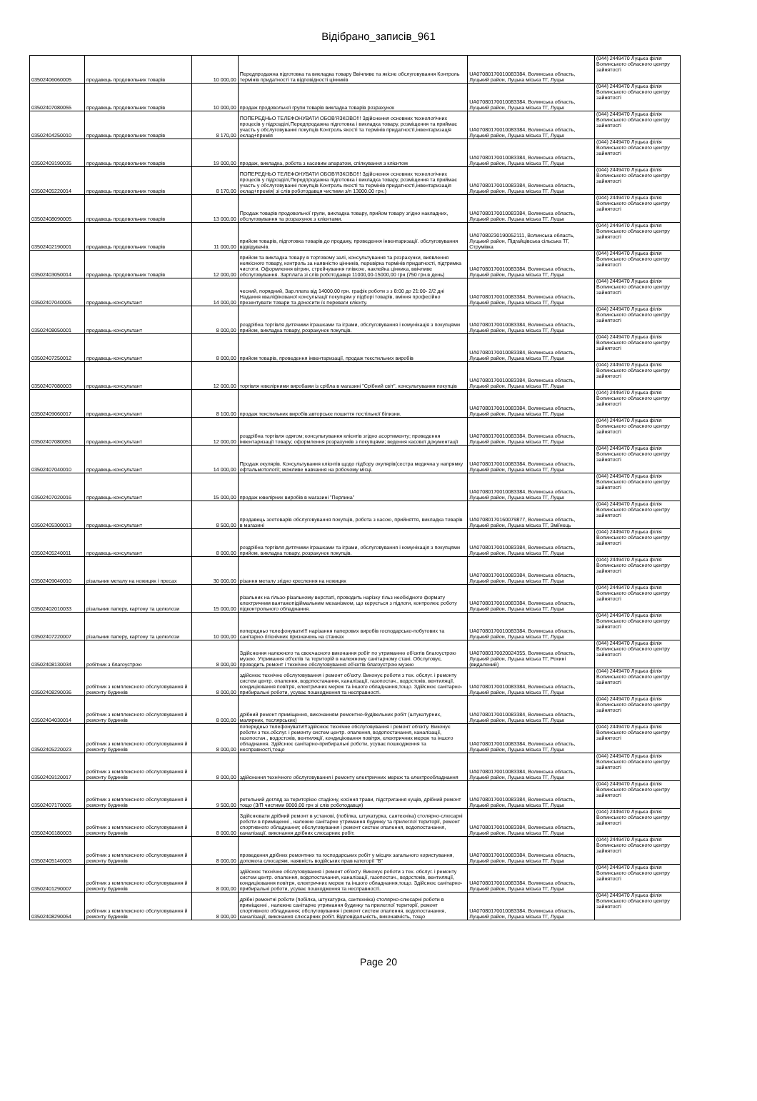Відібрано_записів_961
| 03502406060005 | продавець продовольчих товарів | 10 000,00 | Передпродажна підготовка та викладка товару Ввічливе та якісне обслуговування Контроль термінів придатності та відповідності цінників | UA07080170010083384, Волинська область, Луцький район, Луцька міська ТГ, Луцьк | (044) 2449470 Луцька філія Волинського обласного центру зайнятості |
| 03502407080055 | продавець продовольчих товарів | 10 000,00 | продаж продовольчої групи товарів викладка товарів розрахунок | UA07080170010083384, Волинська область, Луцький район, Луцька міська ТГ, Луцьк | (044) 2449470 Луцька філія Волинського обласного центру зайнятості |
| 03502404250010 | продавець продовольчих товарів | 8 170,00 | ПОПЕРЕДНЬО ТЕЛЕФОНУВАТИ ОБОВ'ЯЗКОВО!!! Здійснення основних технологічних процесів у підрозділі,Передпродажна підготовка і викладка товару, розміщення та приймає участь у обслуговуванні покупців Контроль якості та термінів придатності,інвентаризація оклад+премія | UA07080170010083384, Волинська область, Луцький район, Луцька міська ТГ, Луцьк | (044) 2449470 Луцька філія Волинського обласного центру зайнятості |
| 03502409190035 | продавець продовольчих товарів | 19 000,00 | продаж, викладка, робота з касовим апаратом, спілкування з клієнтом | UA07080170010083384, Волинська область, Луцький район, Луцька міська ТГ, Луцьк | (044) 2449470 Луцька філія Волинського обласного центру зайнятості |
| 03502405220014 | продавець продовольчих товарів | 8 170,00 | ПОПЕРЕДНЬО ТЕЛЕФОНУВАТИ ОБОВ'ЯЗКОВО!!! Здійснення основних технологічних процесів у підрозділі,Передпродажна підготовка і викладка товару, розміщення та приймає участь у обслуговуванні покупців Контроль якості та термінів придатності,інвентаризація оклад+премія( зі слів роботодавця чистими з/п 13000,00 грн.) | UA07080170010083384, Волинська область, Луцький район, Луцька міська ТГ, Луцьк | (044) 2449470 Луцька філія Волинського обласного центру зайнятості |
| 03502408090005 | продавець продовольчих товарів | 13 000,00 | Продаж товарів продовольчої групи, викладка товару, прийом товару згідно накладних, обслуговування та розрахунок з клієнтами. | UA07080170010083384, Волинська область, Луцький район, Луцька міська ТГ, Луцьк | (044) 2449470 Луцька філія Волинського обласного центру зайнятості |
| 03502402190001 | продавець продовольчих товарів | 11 000,00 | прийом товарів, підготовка товарів до продажу, проведення інвентаризації. обслуговування відвідувачів. | UA07080230190052111, Волинська область, Луцький район, Підгайцівська сільська ТГ, Струмівка | (044) 2449470 Луцька філія Волинського обласного центру зайнятості |
| 03502403050014 | продавець продовольчих товарів | 12 000,00 | прийом та викладка товару в торговому залі, консультування та розрахунки, виявлення неякісного товару, контроль за наявністю цінників, перевірка термінів придатності, підтримка чистоти. Оформлення вітрин, стрейчування плівкою, наклейка цінника, ввічливе обслуговування. Зарплата зі слів роботодавця 11000,00-15000,00 грн.(750 грн.в день) | UA07080170010083384, Волинська область, Луцький район, Луцька міська ТГ, Луцьк | (044) 2449470 Луцька філія Волинського обласного центру зайнятості |
| 03502407040005 | продавець-консультант | 14 000,00 | чесний, порядний, Зар.плата від 14000,00 грн. графік роботи з з 8:00 до 21:00- 2/2 дні Надання кваліфікованої консультації покупцям у підборі товарів, вміння професійно презентувати товари та доносити їх переваги клієнту. | UA07080170010083384, Волинська область, Луцький район, Луцька міська ТГ, Луцьк | (044) 2449470 Луцька філія Волинського обласного центру зайнятості |
| 03502408050001 | продавець-консультант | 8 000,00 | роздрібна торгівля дитячими іграшками та іграми, обслуговування і комунікація з покупцями прийом, викладка товару, розрахунок покупців. | UA07080170010083384, Волинська область, Луцький район, Луцька міська ТГ, Луцьк | (044) 2449470 Луцька філія Волинського обласного центру зайнятості |
| 03502407250012 | продавець-консультант | 8 000,00 | прийом товарів, проведення інвентаризації, продаж текстильних виробів | UA07080170010083384, Волинська область, Луцький район, Луцька міська ТГ, Луцьк | (044) 2449470 Луцька філія Волинського обласного центру зайнятості |
| 03502407080003 | продавець-консультант | 12 000,00 | торгівля ювелірними виробами із срібла в магазині "Срібний світ", консультування покупців | UA07080170010083384, Волинська область, Луцький район, Луцька міська ТГ, Луцьк | (044) 2449470 Луцька філія Волинського обласного центру зайнятості |
| 03502409060017 | продавець-консультант | 8 100,00 | продаж текстильних виробів:авторське пошиття постільної білизни. | UA07080170010083384, Волинська область, Луцький район, Луцька міська ТГ, Луцьк | (044) 2449470 Луцька філія Волинського обласного центру зайнятості |
| 03502407080051 | продавець-консультант | 12 000,00 | роздрібна торгівля одягом; консультування клієнтів згідно асортименту; проведення інвентаризації товару; оформлення розрахунків з покупцями; ведення касової документації | UA07080170010083384, Волинська область, Луцький район, Луцька міська ТГ, Луцьк | (044) 2449470 Луцька філія Волинського обласного центру зайнятості |
| 03502407040010 | продавець-консультант | 14 000,00 | Продаж окулярів. Консультування клієнтів щодо підбору окулярів(сестра медична у напрямку офтальмотології; можливе навчання на робочому місці. | UA07080170010083384, Волинська область, Луцький район, Луцька міська ТГ, Луцьк | (044) 2449470 Луцька філія Волинського обласного центру зайнятості |
| 03502407020016 | продавець-консультант | 15 000,00 | продаж ювелірних виробів в магазині "Перлина" | UA07080170010083384, Волинська область, Луцький район, Луцька міська ТГ, Луцьк | (044) 2449470 Луцька філія Волинського обласного центру зайнятості |
| 03502405300013 | продавець-консультант | 8 500,00 | продавець зоотоварів обслуговування покупців, робота з касою, прийняття, викладка товарів в магазині | UA07080170160079877, Волинська область, Луцький район, Луцька міська ТГ, Зміїнець | (044) 2449470 Луцька філія Волинського обласного центру зайнятості |
| 03502405240011 | продавець-консультант | 8 000,00 | роздрібна торгівля дитячими іграшками та іграми, обслуговування і комунікація з покупцями прийом, викладка товару, розрахунок покупців. | UA07080170010083384, Волинська область, Луцький район, Луцька міська ТГ, Луцьк | (044) 2449470 Луцька філія Волинського обласного центру зайнятості |
| 03502409040010 | різальник металу на ножицях і пресах | 30 000,00 | різання металу згідно креслення на ножицях | UA07080170010083384, Волинська область, Луцький район, Луцька міська ТГ, Луцьк | (044) 2449470 Луцька філія Волинського обласного центру зайнятості |
| 03502402010033 | різальник паперу, картону та целюлози | 15 000,00 | різальник на гільзо-різальному верстаті, проводить нарізку гільз необхідного формату електричним вантажопідіймальним механізмом, що керується з підлоги, контролює роботу підконтрольного обладнання. | UA07080170010083384, Волинська область, Луцький район, Луцька міська ТГ, Луцьк | (044) 2449470 Луцька філія Волинського обласного центру зайнятості |
| 03502407220007 | різальник паперу, картону та целюлози | 10 000,00 | попередньо телефонувати!!! нарізання паперових виробів господарсько-побутових та санітарно-гігієнічних призначень на станках | UA07080170010083384, Волинська область, Луцький район, Луцька міська ТГ, Луцьк | (044) 2449470 Луцька філія Волинського обласного центру зайнятості |
| 03502408130034 | робітник з благоустрою | 8 000,00 | Здійснення належного та своєчасного виконання робіт по утриманню об'єктів благоустрою музею. Утримання об'єктів та територій в належному санітарному стані. Обслуговує, проводить ремонт і технічне обслуговування об'єктів благоустрою музею | UA07080170020024355, Волинська область, Луцький район, Луцька міська ТГ, Рокині (видалений) | (044) 2449470 Луцька філія Волинського обласного центру зайнятості |
| 03502408290036 | робітник з комплексного обслуговування й ремонту будинків | 8 000,00 | здійснює технічне обслуговування і ремонт об'єкту. Виконує роботи з тех. обслуг. і ремонту систем центр. опалення, водопостачання, каналізації, газопостач., водостоків, вентиляції, кондиціювання повітря, електричних мереж та іншого обладнання,тощо. Здійснює санітарно-прибиральні роботи, усуває пошкодження та несправності. | UA07080170010083384, Волинська область, Луцький район, Луцька міська ТГ, Луцьк | (044) 2449470 Луцька філія Волинського обласного центру зайнятості |
| 03502404030014 | робітник з комплексного обслуговування й ремонту будинків | 8 000,00 | дрібний ремонт приміщення, виконанням ремонтно-будівельних робіт (штукатурних, малярних, теслярських) | UA07080170010083384, Волинська область, Луцький район, Луцька міська ТГ, Луцьк | (044) 2449470 Луцька філія Волинського обласного центру зайнятості |
| 03502405220023 | робітник з комплексного обслуговування й ремонту будинків | 8 000,00 | попередньо телефонувати!!!здійснює технічне обслуговування і ремонт об'єкту. Виконує роботи з тех.обслуг. і ремонту систем центр. опалення, водопостачання, каналізації, газопостач., водостоків, вентиляції, кондиціювання повітря, електричних мереж та іншого обладнання. Здійснює санітарно-прибиральні роботи, усуває пошкодження та несправності,тощо | UA07080170010083384, Волинська область, Луцький район, Луцька міська ТГ, Луцьк | (044) 2449470 Луцька філія Волинського обласного центру зайнятості |
| 03502409120017 | робітник з комплексного обслуговування й ремонту будинків | 8 000,00 | здійснення технічного обслуговування і ремонту електричних мереж та електрообладнання | UA07080170010083384, Волинська область, Луцький район, Луцька міська ТГ, Луцьк | (044) 2449470 Луцька філія Волинського обласного центру зайнятості |
| 03502407170005 | робітник з комплексного обслуговування й ремонту будинків | 9 500,00 | ретельний догляд за територією стадіону, косіння трави, підстригання кущів, дрібний ремонт тощо (З/П чистими 8000,00 грн зі слів роботодавця) | UA07080170010083384, Волинська область, Луцький район, Луцька міська ТГ, Луцьк | (044) 2449470 Луцька філія Волинського обласного центру зайнятості |
| 03502406180003 | робітник з комплексного обслуговування й ремонту будинків | 8 000,00 | Здійснювати дрібний ремонт в установі, (побілка, штукатурка, сантехніка) столярно-слюсарні роботи в приміщенні , належне санітарне утримання будинку та прилеглої території, ремонт спортивного обладнання; обслуговування і ремонт систем опалення, водопостачання, каналізації, виконання дрібних слюсарних робіт. | UA07080170010083384, Волинська область, Луцький район, Луцька міська ТГ, Луцьк | (044) 2449470 Луцька філія Волинського обласного центру зайнятості |
| 03502405140003 | робітник з комплексного обслуговування й ремонту будинків | 8 000,00 | проведення дрібних ремонтних та господарських робіт у місцях загального користування, допомога слюсарям, наявність водійських прав категорії "В" | UA07080170010083384, Волинська область, Луцький район, Луцька міська ТГ, Луцьк | (044) 2449470 Луцька філія Волинського обласного центру зайнятості |
| 03502401290007 | робітник з комплексного обслуговування й ремонту будинків | 8 000,00 | здійснює технічне обслуговування і ремонт об'єкту. Виконує роботи з тех. обслуг. і ремонту систем центр. опалення, водопостачання, каналізації, газопостач., водостоків, вентиляції, кондиціювання повітря, електричних мереж та іншого обладнання,тощо. Здійснює санітарно-прибиральні роботи, усуває пошкодження та несправності. | UA07080170010083384, Волинська область, Луцький район, Луцька міська ТГ, Луцьк | (044) 2449470 Луцька філія Волинського обласного центру зайнятості |
| 03502408290054 | робітник з комплексного обслуговування й ремонту будинків | 8 000,00 | дрібні ремонтні роботи (побілка, штукатурка, сантехніка) столярно-слюсарні роботи в приміщенні , належне санітарне утримання будинку та прилеглої території, ремонт спортивного обладнання; обслуговування і ремонт систем опалення, водопостачання, каналізації, виконання слюсарних робіт. Відповідальність, виконавчість, тощо | UA07080170010083384, Волинська область, Луцький район, Луцька міська ТГ, Луцьк | (044) 2449470 Луцька філія Волинського обласного центру зайнятості |
Page 20